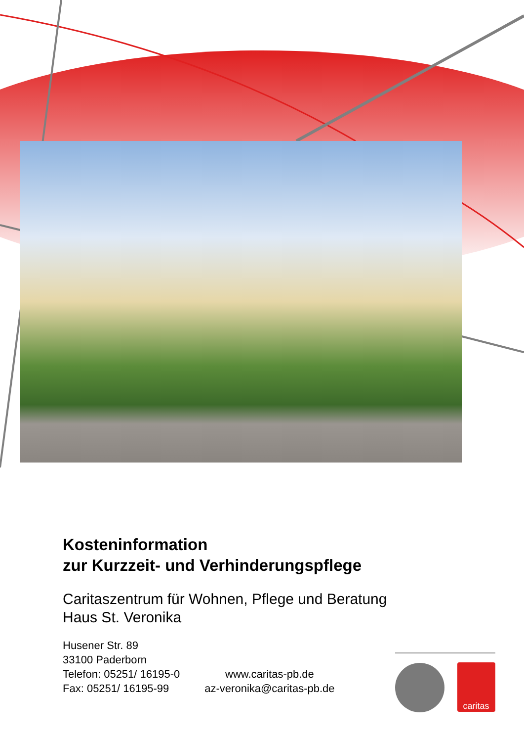caritas
Kosteninformation
zur Kurzzeit- und Verhinderungspflege
Caritaszentrum für Wohnen, Pflege und Beratung
Haus St. Veronika
Husener Str. 89
33100 Paderborn
Telefon: 05251/ 16195-0
Fax: 05251/ 16195-99
www.caritas-pb.de
az-veronika@caritas-pb.de